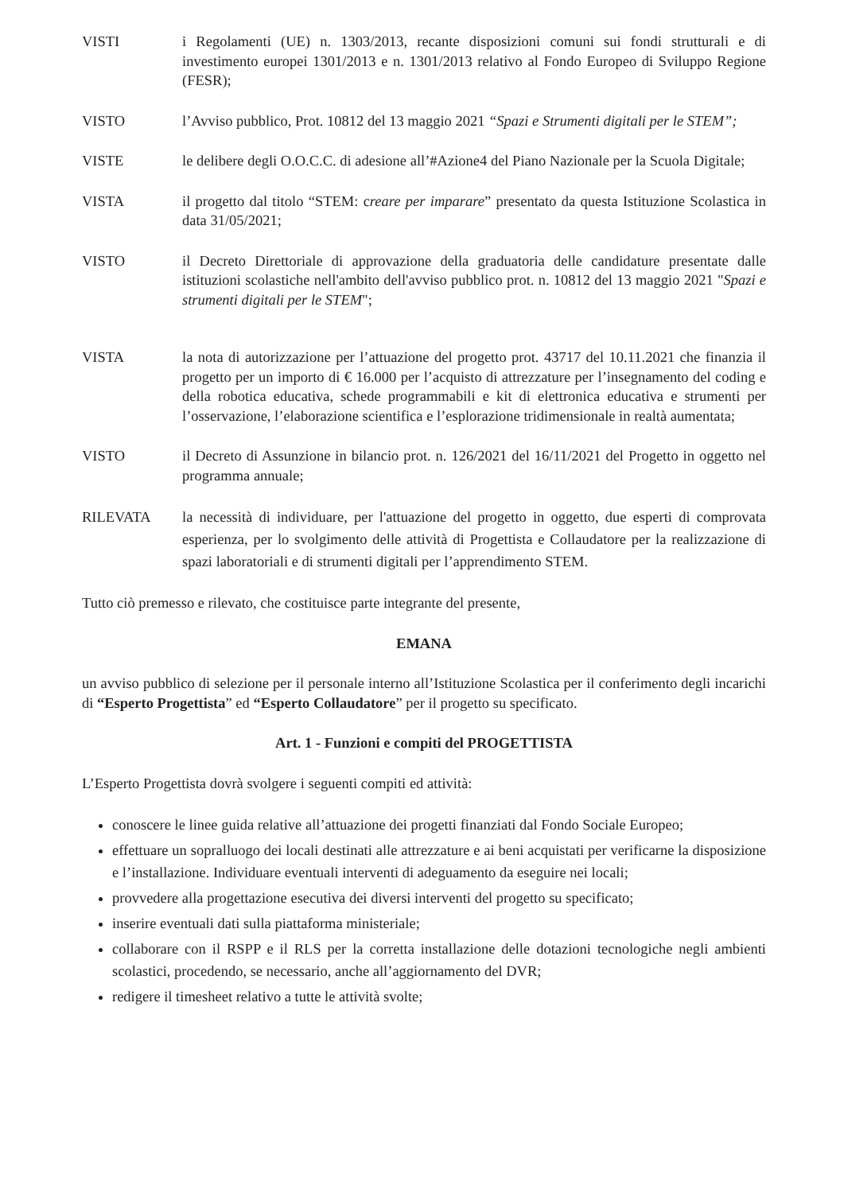VISTI i Regolamenti (UE) n. 1303/2013, recante disposizioni comuni sui fondi strutturali e di investimento europei 1301/2013 e n. 1301/2013 relativo al Fondo Europeo di Sviluppo Regione (FESR);
VISTO l’Avviso pubblico, Prot. 10812 del 13 maggio 2021 “Spazi e Strumenti digitali per le STEM”;
VISTE le delibere degli O.O.C.C. di adesione all’#Azione4 del Piano Nazionale per la Scuola Digitale;
VISTA il progetto dal titolo “STEM: creare per imparare” presentato da questa Istituzione Scolastica in data 31/05/2021;
VISTO il Decreto Direttoriale di approvazione della graduatoria delle candidature presentate dalle istituzioni scolastiche nell'ambito dell'avviso pubblico prot. n. 10812 del 13 maggio 2021 "Spazi e strumenti digitali per le STEM";
VISTA la nota di autorizzazione per l’attuazione del progetto prot. 43717 del 10.11.2021 che finanzia il progetto per un importo di € 16.000 per l’acquisto di attrezzature per l’insegnamento del coding e della robotica educativa, schede programmabili e kit di elettronica educativa e strumenti per l’osservazione, l’elaborazione scientifica e l’esplorazione tridimensionale in realtà aumentata;
VISTO il Decreto di Assunzione in bilancio prot. n. 126/2021 del 16/11/2021 del Progetto in oggetto nel programma annuale;
RILEVATA la necessità di individuare, per l'attuazione del progetto in oggetto, due esperti di comprovata esperienza, per lo svolgimento delle attività di Progettista e Collaudatore per la realizzazione di spazi laboratoriali e di strumenti digitali per l’apprendimento STEM.
Tutto ciò premesso e rilevato, che costituisce parte integrante del presente,
EMANA
un avviso pubblico di selezione per il personale interno all’Istituzione Scolastica per il conferimento degli incarichi di “Esperto Progettista” ed “Esperto Collaudatore” per il progetto su specificato.
Art. 1 - Funzioni e compiti del PROGETTISTA
L’Esperto Progettista dovrà svolgere i seguenti compiti ed attività:
conoscere le linee guida relative all’attuazione dei progetti finanziati dal Fondo Sociale Europeo;
effettuare un sopralluogo dei locali destinati alle attrezzature e ai beni acquistati per verificarne la disposizione e l’installazione. Individuare eventuali interventi di adeguamento da eseguire nei locali;
provvedere alla progettazione esecutiva dei diversi interventi del progetto su specificato;
inserire eventuali dati sulla piattaforma ministeriale;
collaborare con il RSPP e il RLS per la corretta installazione delle dotazioni tecnologiche negli ambienti scolastici, procedendo, se necessario, anche all’aggiornamento del DVR;
redigere il timesheet relativo a tutte le attività svolte;